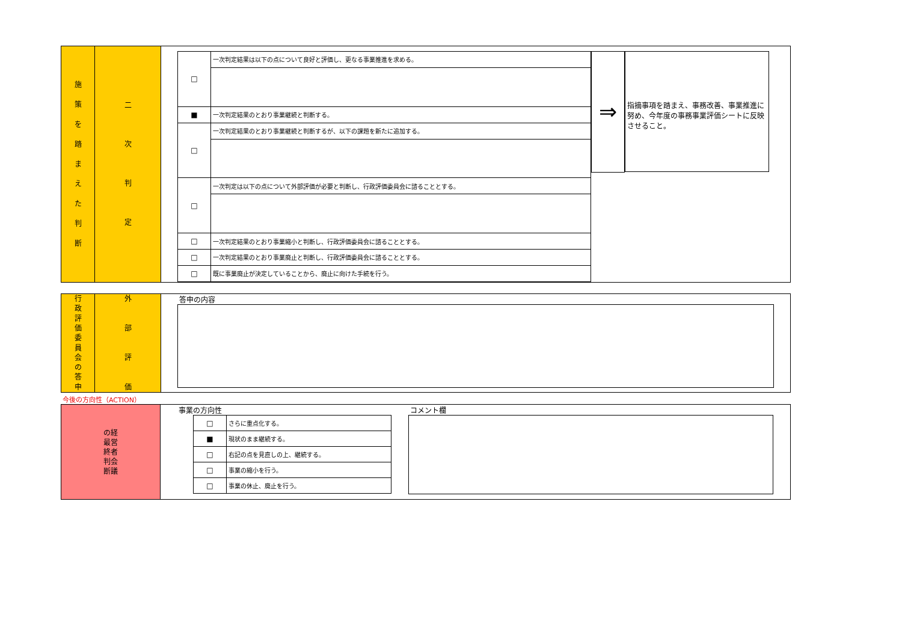施
策
を
踏
ま
え
た
判
断
二
次
判
定
| □ | 一次判定結果は以下の点について良好と評価し、更なる事業推進を求める。 |
| ■ | 一次判定結果のとおり事業継続と判断する。 |
| □ | 一次判定結果のとおり事業継続と判断するが、以下の課題を新たに追加する。 |
| □ | 一次判定は以下の点について外部評価が必要と判断し、行政評価委員会に諮ることとする。 |
| □ | 一次判定結果のとおり事業縮小と判断し、行政評価委員会に諮ることとする。 |
| □ | 一次判定結果のとおり事業廃止と判断し、行政評価委員会に諮ることとする。 |
| □ | 既に事業廃止が決定していることから、廃止に向けた手続を行う。 |
⇒
指摘事項を踏まえ、事務改善、事業推進に努め、今年度の事務事業評価シートに反映させること。
行
政
評
価
委
員
会
の
答
申
外
部
評
価
答申の内容
今後の方向性（ACTION）
の経
最営
終者
判会
断議
事業の方向性
| □ | さらに重点化する。 |
| ■ | 現状のまま継続する。 |
| □ | 右記の点を見直しの上、継続する。 |
| □ | 事業の縮小を行う。 |
| □ | 事業の休止、廃止を行う。 |
コメント欄